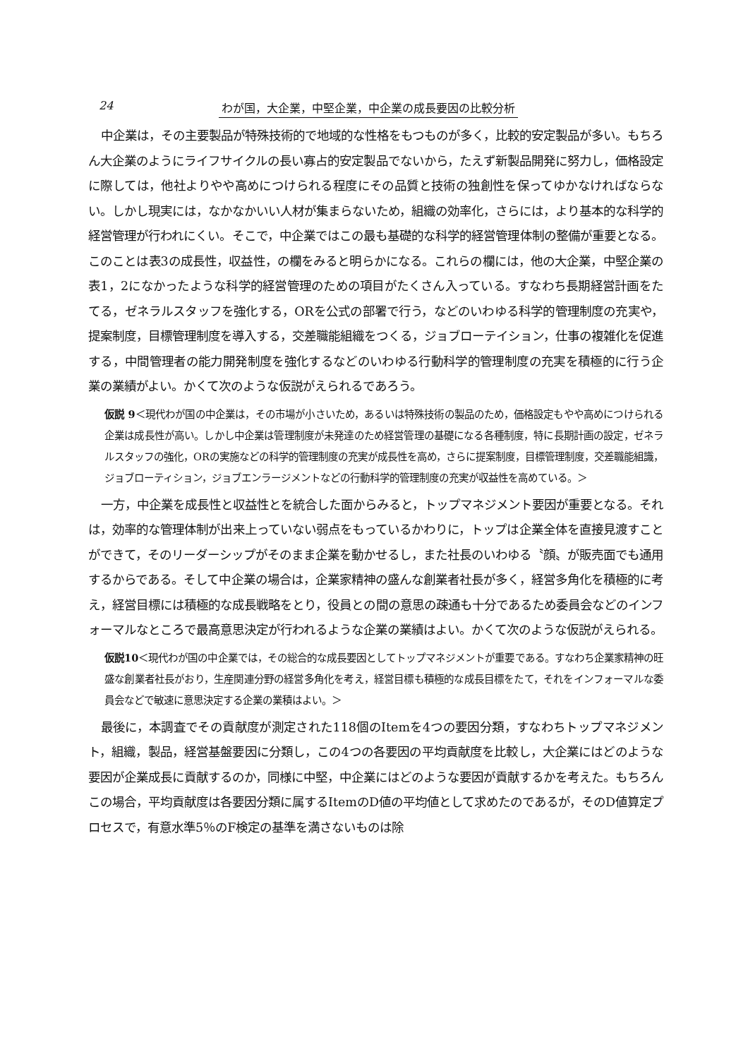24 わが国，大企業，中堅企業，中企業の成長要因の比較分析
中企業は，その主要製品が特殊技術的で地域的な性格をもつものが多く，比較的安定製品が多い。もちろん大企業のようにライフサイクルの長い寡占的安定製品でないから，たえず新製品開発に努力し，価格設定に際しては，他社よりやや高めにつけられる程度にその品質と技術の独創性を保ってゆかなければならない。しかし現実には，なかなかいい人材が集まらないため，組織の効率化，さらには，より基本的な科学的経営管理が行われにくい。そこで，中企業ではこの最も基礎的な科学的経営管理体制の整備が重要となる。このことは表3の成長性，収益性，の欄をみると明らかになる。これらの欄には，他の大企業，中堅企業の表1，2になかったような科学的経営管理のための項目がたくさん入っている。すなわち長期経営計画をたてる，ゼネラルスタッフを強化する，ORを公式の部署で行う，などのいわゆる科学的管理制度の充実や，提案制度，目標管理制度を導入する，交差職能組織をつくる，ジョブローテイション，仕事の複雑化を促進する，中間管理者の能力開発制度を強化するなどのいわゆる行動科学的管理制度の充実を積極的に行う企業の業績がよい。かくて次のような仮説がえられるであろう。
仮説 9＜現代わが国の中企業は，その市場が小さいため，あるいは特殊技術の製品のため，価格設定もやや高めにつけられる企業は成長性が高い。しかし中企業は管理制度が未発達のため経営管理の基礎になる各種制度，特に長期計画の設定，ゼネラルスタッフの強化，ORの実施などの科学的管理制度の充実が成長性を高め，さらに提案制度，目標管理制度，交差職能組識，ジョブローティション，ジョブエンラージメントなどの行動科学的管理制度の充実が収益性を高めている。＞
一方，中企業を成長性と収益性とを統合した面からみると，トップマネジメント要因が重要となる。それは，効率的な管理体制が出来上っていない弱点をもっているかわりに，トップは企業全体を直接見渡すことができて，そのリーダーシップがそのまま企業を動かせるし，また社長のいわゆる〝顔〟が販売面でも通用するからである。そして中企業の場合は，企業家精神の盛んな創業者社長が多く，経営多角化を積極的に考え，経営目標には積極的な成長戦略をとり，役員との間の意思の疎通も十分であるため委員会などのインフォーマルなところで最高意思決定が行われるような企業の業績はよい。かくて次のような仮説がえられる。
仮説10＜現代わが国の中企業では，その総合的な成長要因としてトップマネジメントが重要である。すなわち企業家精神の旺盛な創業者社長がおり，生産関連分野の経営多角化を考え，経営目標も積極的な成長目標をたて，それをインフォーマルな委員会などで敏速に意思決定する企業の業積はよい。＞
最後に，本調査でその貢献度が測定された118個のItemを4つの要因分類，すなわちトップマネジメント，組織，製品，経営基盤要因に分類し，この4つの各要因の平均貢献度を比較し，大企業にはどのような要因が企業成長に貢献するのか，同様に中堅，中企業にはどのような要因が貢献するかを考えた。もちろんこの場合，平均貢献度は各要因分類に属するItemのD値の平均値として求めたのであるが，そのD値算定プロセスで，有意水準5％のF検定の基準を満さないものは除